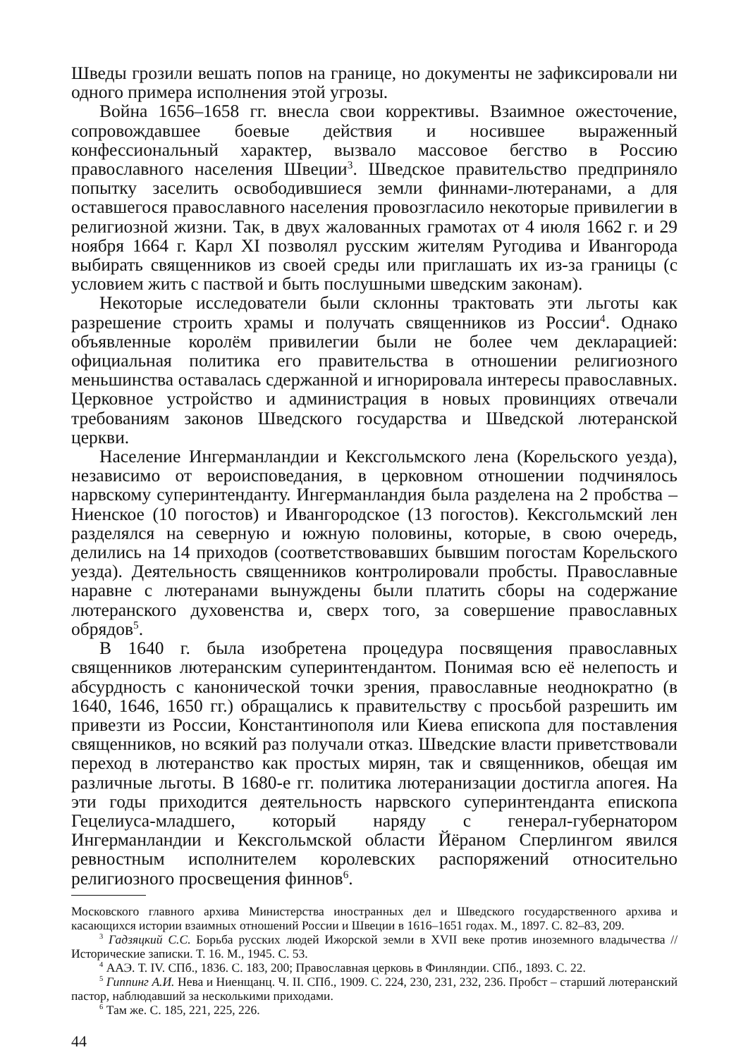Шведы грозили вешать попов на границе, но документы не зафиксировали ни одного примера исполнения этой угрозы.
Война 1656–1658 гг. внесла свои коррективы. Взаимное ожесточение, сопровождавшее боевые действия и носившее выраженный конфессиональный характер, вызвало массовое бегство в Россию православного населения Швеции<sup>3</sup>. Шведское правительство предприняло попытку заселить освободившиеся земли финнами-лютеранами, а для оставшегося православного населения провозгласило некоторые привилегии в религиозной жизни. Так, в двух жалованных грамотах от 4 июля 1662 г. и 29 ноября 1664 г. Карл XI позволял русским жителям Ругодива и Ивангорода выбирать священников из своей среды или приглашать их из-за границы (с условием жить с паствой и быть послушными шведским законам).
Некоторые исследователи были склонны трактовать эти льготы как разрешение строить храмы и получать священников из России<sup>4</sup>. Однако объявленные королём привилегии были не более чем декларацией: официальная политика его правительства в отношении религиозного меньшинства оставалась сдержанной и игнорировала интересы православных. Церковное устройство и администрация в новых провинциях отвечали требованиям законов Шведского государства и Шведской лютеранской церкви.
Население Ингерманландии и Кексгольмского лена (Корельского уезда), независимо от вероисповедания, в церковном отношении подчинялось нарвскому суперинтенданту. Ингерманландия была разделена на 2 пробства – Ниенское (10 погостов) и Ивангородское (13 погостов). Кексгольмский лен разделялся на северную и южную половины, которые, в свою очередь, делились на 14 приходов (соответствовавших бывшим погостам Корельского уезда). Деятельность священников контролировали пробсты. Православные наравне с лютеранами вынуждены были платить сборы на содержание лютеранского духовенства и, сверх того, за совершение православных обрядов<sup>5</sup>.
В 1640 г. была изобретена процедура посвящения православных священников лютеранским суперинтендантом. Понимая всю её нелепость и абсурдность с канонической точки зрения, православные неоднократно (в 1640, 1646, 1650 гг.) обращались к правительству с просьбой разрешить им привезти из России, Константинополя или Киева епископа для поставления священников, но всякий раз получали отказ. Шведские власти приветствовали переход в лютеранство как простых мирян, так и священников, обещая им различные льготы. В 1680-е гг. политика лютеранизации достигла апогея. На эти годы приходится деятельность нарвского суперинтенданта епископа Гецелиуса-младшего, который наряду с генерал-губернатором Ингерманландии и Кексгольмской области Йёраном Сперлингом явился ревностным исполнителем королевских распоряжений относительно религиозного просвещения финнов<sup>6</sup>.
Московского главного архива Министерства иностранных дел и Шведского государственного архива и касающихся истории взаимных отношений России и Швеции в 1616–1651 годах. М., 1897. С. 82–83, 209.
<sup>3</sup> Гадзяцкий С.С. Борьба русских людей Ижорской земли в XVII веке против иноземного владычества // Исторические записки. Т. 16. М., 1945. С. 53.
<sup>4</sup> ААЭ. Т. IV. СПб., 1836. С. 183, 200; Православная церковь в Финляндии. СПб., 1893. С. 22.
<sup>5</sup> Гиппинг А.И. Нева и Ниенщанц. Ч. II. СПб., 1909. С. 224, 230, 231, 232, 236. Пробст – старший лютеранский пастор, наблюдавший за несколькими приходами.
<sup>6</sup> Там же. С. 185, 221, 225, 226.
44